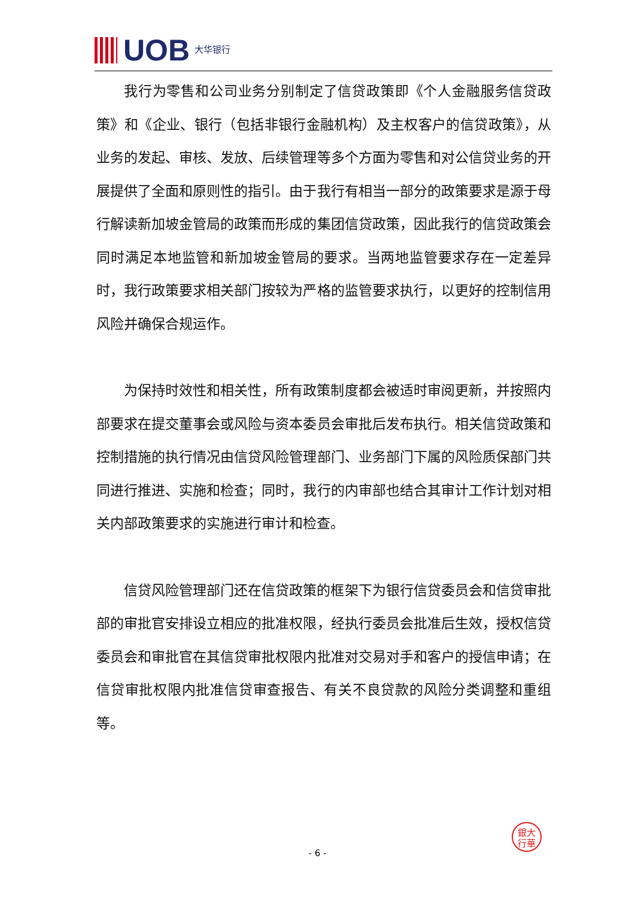UOB 大华银行
我行为零售和公司业务分别制定了信贷政策即《个人金融服务信贷政策》和《企业、银行（包括非银行金融机构）及主权客户的信贷政策》，从业务的发起、审核、发放、后续管理等多个方面为零售和对公信贷业务的开展提供了全面和原则性的指引。由于我行有相当一部分的政策要求是源于母行解读新加坡金管局的政策而形成的集团信贷政策，因此我行的信贷政策会同时满足本地监管和新加坡金管局的要求。当两地监管要求存在一定差异时，我行政策要求相关部门按较为严格的监管要求执行，以更好的控制信用风险并确保合规运作。
为保持时效性和相关性，所有政策制度都会被适时审阅更新，并按照内部要求在提交董事会或风险与资本委员会审批后发布执行。相关信贷政策和控制措施的执行情况由信贷风险管理部门、业务部门下属的风险质保部门共同进行推进、实施和检查；同时，我行的内审部也结合其审计工作计划对相关内部政策要求的实施进行审计和检查。
信贷风险管理部门还在信贷政策的框架下为银行信贷委员会和信贷审批部的审批官安排设立相应的批准权限，经执行委员会批准后生效，授权信贷委员会和审批官在其信贷审批权限内批准对交易对手和客户的授信申请；在信贷审批权限内批准信贷审查报告、有关不良贷款的风险分类调整和重组等。
銀大
行華
- 6 -